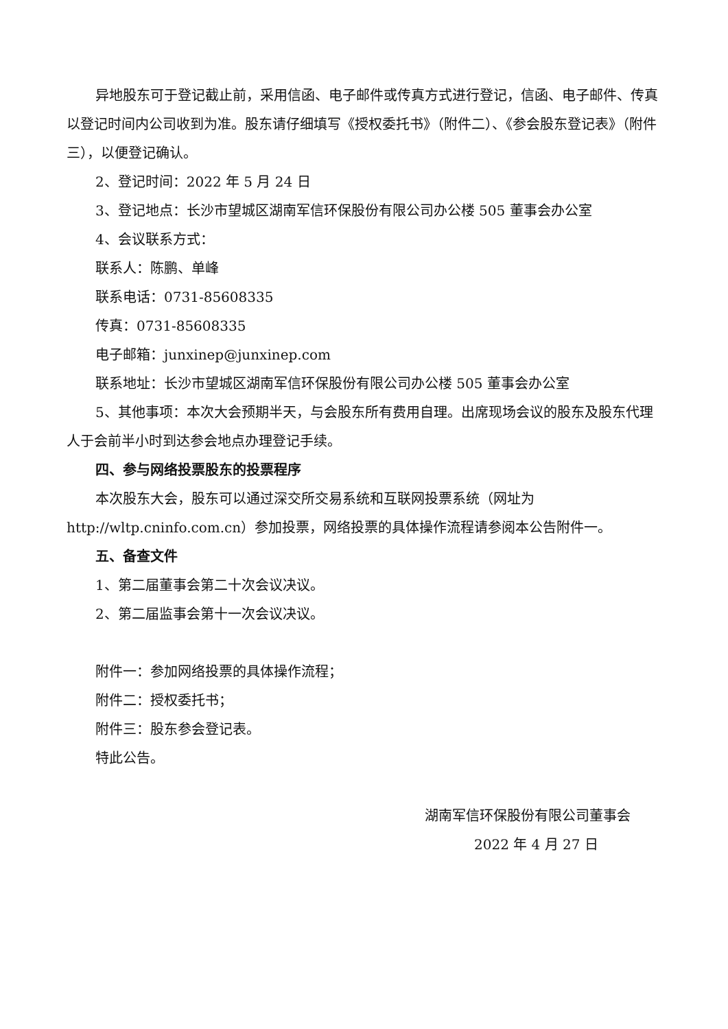异地股东可于登记截止前，采用信函、电子邮件或传真方式进行登记，信函、电子邮件、传真以登记时间内公司收到为准。股东请仔细填写《授权委托书》（附件二）、《参会股东登记表》（附件三），以便登记确认。
2、登记时间：2022 年 5 月 24 日
3、登记地点：长沙市望城区湖南军信环保股份有限公司办公楼 505 董事会办公室
4、会议联系方式：
联系人：陈鹏、单峰
联系电话：0731-85608335
传真：0731-85608335
电子邮箱：junxinep@junxinep.com
联系地址：长沙市望城区湖南军信环保股份有限公司办公楼 505 董事会办公室
5、其他事项：本次大会预期半天，与会股东所有费用自理。出席现场会议的股东及股东代理人于会前半小时到达参会地点办理登记手续。
四、参与网络投票股东的投票程序
本次股东大会，股东可以通过深交所交易系统和互联网投票系统（网址为 http://wltp.cninfo.com.cn）参加投票，网络投票的具体操作流程请参阅本公告附件一。
五、备查文件
1、第二届董事会第二十次会议决议。
2、第二届监事会第十一次会议决议。
附件一：参加网络投票的具体操作流程；
附件二：授权委托书；
附件三：股东参会登记表。
特此公告。
湖南军信环保股份有限公司董事会
2022 年 4 月 27 日